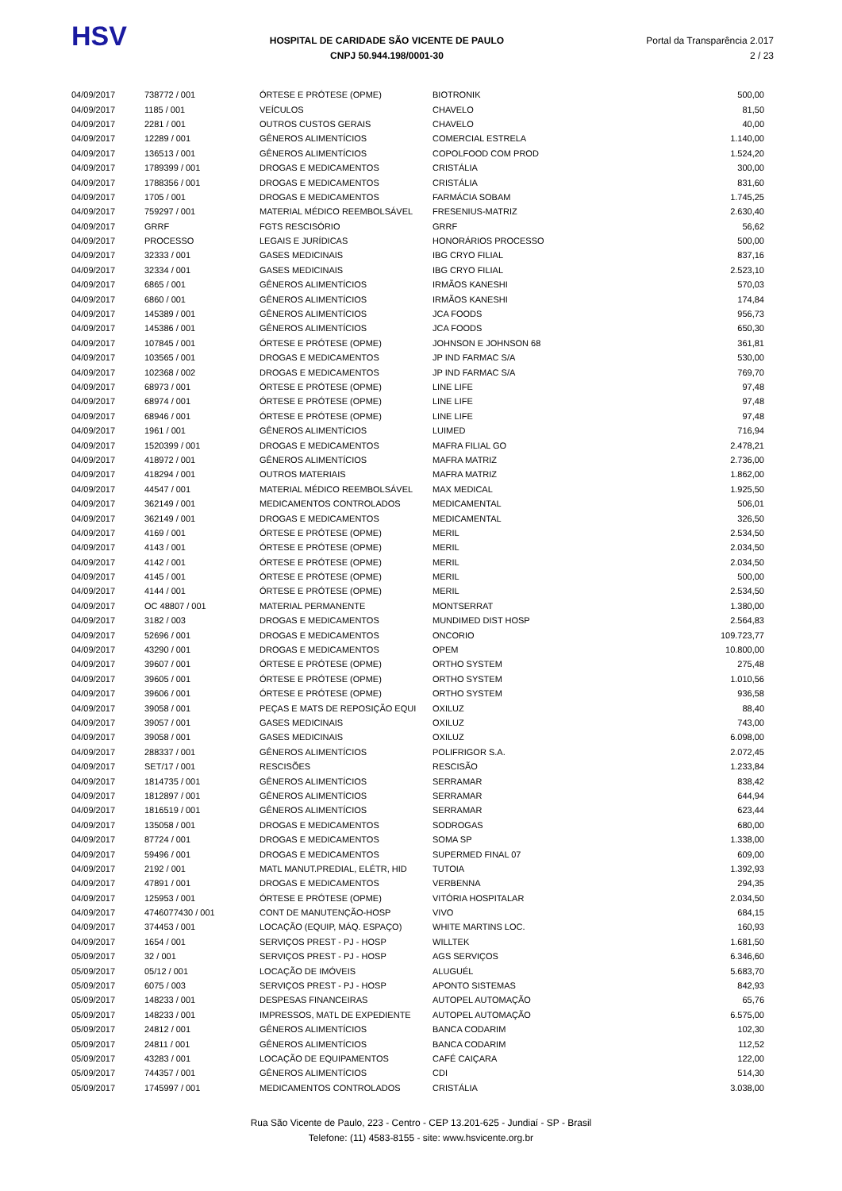HSV
HOSPITAL DE CARIDADE SÃO VICENTE DE PAULO
CNPJ 50.944.198/0001-30
Portal da Transparência 2.017
2 / 23
| 04/09/2017 | 738772 / 001 | ÓRTESE E PRÓTESE (OPME) | BIOTRONIK | 500,00 |
| 04/09/2017 | 1185 / 001 | VEÍCULOS | CHAVELO | 81,50 |
| 04/09/2017 | 2281 / 001 | OUTROS CUSTOS GERAIS | CHAVELO | 40,00 |
| 04/09/2017 | 12289 / 001 | GÊNEROS ALIMENTÍCIOS | COMERCIAL ESTRELA | 1.140,00 |
| 04/09/2017 | 136513 / 001 | GÊNEROS ALIMENTÍCIOS | COPOLFOOD COM PROD | 1.524,20 |
| 04/09/2017 | 1789399 / 001 | DROGAS E MEDICAMENTOS | CRISTÁLIA | 300,00 |
| 04/09/2017 | 1788356 / 001 | DROGAS E MEDICAMENTOS | CRISTÁLIA | 831,60 |
| 04/09/2017 | 1705 / 001 | DROGAS E MEDICAMENTOS | FARMÁCIA SOBAM | 1.745,25 |
| 04/09/2017 | 759297 / 001 | MATERIAL MÉDICO REEMBOLSÁVEL | FRESENIUS-MATRIZ | 2.630,40 |
| 04/09/2017 | GRRF | FGTS RESCISÓRIO | GRRF | 56,62 |
| 04/09/2017 | PROCESSO | LEGAIS E JURÍDICAS | HONORÁRIOS PROCESSO | 500,00 |
| 04/09/2017 | 32333 / 001 | GASES MEDICINAIS | IBG CRYO FILIAL | 837,16 |
| 04/09/2017 | 32334 / 001 | GASES MEDICINAIS | IBG CRYO FILIAL | 2.523,10 |
| 04/09/2017 | 6865 / 001 | GÊNEROS ALIMENTÍCIOS | IRMÃOS KANESHI | 570,03 |
| 04/09/2017 | 6860 / 001 | GÊNEROS ALIMENTÍCIOS | IRMÃOS KANESHI | 174,84 |
| 04/09/2017 | 145389 / 001 | GÊNEROS ALIMENTÍCIOS | JCA FOODS | 956,73 |
| 04/09/2017 | 145386 / 001 | GÊNEROS ALIMENTÍCIOS | JCA FOODS | 650,30 |
| 04/09/2017 | 107845 / 001 | ÓRTESE E PRÓTESE (OPME) | JOHNSON E JOHNSON 68 | 361,81 |
| 04/09/2017 | 103565 / 001 | DROGAS E MEDICAMENTOS | JP IND FARMAC S/A | 530,00 |
| 04/09/2017 | 102368 / 002 | DROGAS E MEDICAMENTOS | JP IND FARMAC S/A | 769,70 |
| 04/09/2017 | 68973 / 001 | ÓRTESE E PRÓTESE (OPME) | LINE LIFE | 97,48 |
| 04/09/2017 | 68974 / 001 | ÓRTESE E PRÓTESE (OPME) | LINE LIFE | 97,48 |
| 04/09/2017 | 68946 / 001 | ÓRTESE E PRÓTESE (OPME) | LINE LIFE | 97,48 |
| 04/09/2017 | 1961 / 001 | GÊNEROS ALIMENTÍCIOS | LUIMED | 716,94 |
| 04/09/2017 | 1520399 / 001 | DROGAS E MEDICAMENTOS | MAFRA FILIAL GO | 2.478,21 |
| 04/09/2017 | 418972 / 001 | GÊNEROS ALIMENTÍCIOS | MAFRA MATRIZ | 2.736,00 |
| 04/09/2017 | 418294 / 001 | OUTROS MATERIAIS | MAFRA MATRIZ | 1.862,00 |
| 04/09/2017 | 44547 / 001 | MATERIAL MÉDICO REEMBOLSÁVEL | MAX MEDICAL | 1.925,50 |
| 04/09/2017 | 362149 / 001 | MEDICAMENTOS CONTROLADOS | MEDICAMENTAL | 506,01 |
| 04/09/2017 | 362149 / 001 | DROGAS E MEDICAMENTOS | MEDICAMENTAL | 326,50 |
| 04/09/2017 | 4169 / 001 | ÓRTESE E PRÓTESE (OPME) | MERIL | 2.534,50 |
| 04/09/2017 | 4143 / 001 | ÓRTESE E PRÓTESE (OPME) | MERIL | 2.034,50 |
| 04/09/2017 | 4142 / 001 | ÓRTESE E PRÓTESE (OPME) | MERIL | 2.034,50 |
| 04/09/2017 | 4145 / 001 | ÓRTESE E PRÓTESE (OPME) | MERIL | 500,00 |
| 04/09/2017 | 4144 / 001 | ÓRTESE E PRÓTESE (OPME) | MERIL | 2.534,50 |
| 04/09/2017 | OC 48807 / 001 | MATERIAL PERMANENTE | MONTSERRAT | 1.380,00 |
| 04/09/2017 | 3182 / 003 | DROGAS E MEDICAMENTOS | MUNDIMED DIST HOSP | 2.564,83 |
| 04/09/2017 | 52696 / 001 | DROGAS E MEDICAMENTOS | ONCORIO | 109.723,77 |
| 04/09/2017 | 43290 / 001 | DROGAS E MEDICAMENTOS | OPEM | 10.800,00 |
| 04/09/2017 | 39607 / 001 | ÓRTESE E PRÓTESE (OPME) | ORTHO SYSTEM | 275,48 |
| 04/09/2017 | 39605 / 001 | ÓRTESE E PRÓTESE (OPME) | ORTHO SYSTEM | 1.010,56 |
| 04/09/2017 | 39606 / 001 | ÓRTESE E PRÓTESE (OPME) | ORTHO SYSTEM | 936,58 |
| 04/09/2017 | 39058 / 001 | PEÇAS E MATS DE REPOSIÇÃO EQUI | OXILUZ | 88,40 |
| 04/09/2017 | 39057 / 001 | GASES MEDICINAIS | OXILUZ | 743,00 |
| 04/09/2017 | 39058 / 001 | GASES MEDICINAIS | OXILUZ | 6.098,00 |
| 04/09/2017 | 288337 / 001 | GÊNEROS ALIMENTÍCIOS | POLIFRIGOR S.A. | 2.072,45 |
| 04/09/2017 | SET/17 / 001 | RESCISÕES | RESCISÃO | 1.233,84 |
| 04/09/2017 | 1814735 / 001 | GÊNEROS ALIMENTÍCIOS | SERRAMAR | 838,42 |
| 04/09/2017 | 1812897 / 001 | GÊNEROS ALIMENTÍCIOS | SERRAMAR | 644,94 |
| 04/09/2017 | 1816519 / 001 | GÊNEROS ALIMENTÍCIOS | SERRAMAR | 623,44 |
| 04/09/2017 | 135058 / 001 | DROGAS E MEDICAMENTOS | SODROGAS | 680,00 |
| 04/09/2017 | 87724 / 001 | DROGAS E MEDICAMENTOS | SOMA SP | 1.338,00 |
| 04/09/2017 | 59496 / 001 | DROGAS E MEDICAMENTOS | SUPERMED FINAL 07 | 609,00 |
| 04/09/2017 | 2192 / 001 | MATL MANUT.PREDIAL, ELÉTR, HID | TUTOIA | 1.392,93 |
| 04/09/2017 | 47891 / 001 | DROGAS E MEDICAMENTOS | VERBENNA | 294,35 |
| 04/09/2017 | 125953 / 001 | ÓRTESE E PRÓTESE (OPME) | VITÓRIA HOSPITALAR | 2.034,50 |
| 04/09/2017 | 4746077430 / 001 | CONT DE MANUTENÇÃO-HOSP | VIVO | 684,15 |
| 04/09/2017 | 374453 / 001 | LOCAÇÃO (EQUIP, MÁQ. ESPAÇO) | WHITE MARTINS LOC. | 160,93 |
| 04/09/2017 | 1654 / 001 | SERVIÇOS PREST - PJ - HOSP | WILLTEK | 1.681,50 |
| 05/09/2017 | 32 / 001 | SERVIÇOS PREST - PJ - HOSP | AGS SERVIÇOS | 6.346,60 |
| 05/09/2017 | 05/12 / 001 | LOCAÇÃO DE IMÓVEIS | ALUGUÉL | 5.683,70 |
| 05/09/2017 | 6075 / 003 | SERVIÇOS PREST - PJ - HOSP | APONTO SISTEMAS | 842,93 |
| 05/09/2017 | 148233 / 001 | DESPESAS FINANCEIRAS | AUTOPEL AUTOMAÇÃO | 65,76 |
| 05/09/2017 | 148233 / 001 | IMPRESSOS, MATL DE EXPEDIENTE | AUTOPEL AUTOMAÇÃO | 6.575,00 |
| 05/09/2017 | 24812 / 001 | GÊNEROS ALIMENTÍCIOS | BANCA CODARIM | 102,30 |
| 05/09/2017 | 24811 / 001 | GÊNEROS ALIMENTÍCIOS | BANCA CODARIM | 112,52 |
| 05/09/2017 | 43283 / 001 | LOCAÇÃO DE EQUIPAMENTOS | CAFÉ CAIÇARA | 122,00 |
| 05/09/2017 | 744357 / 001 | GÊNEROS ALIMENTÍCIOS | CDI | 514,30 |
| 05/09/2017 | 1745997 / 001 | MEDICAMENTOS CONTROLADOS | CRISTÁLIA | 3.038,00 |
Rua São Vicente de Paulo, 223 - Centro - CEP 13.201-625 - Jundiaí - SP - Brasil
Telefone: (11) 4583-8155 - site: www.hsvicente.org.br